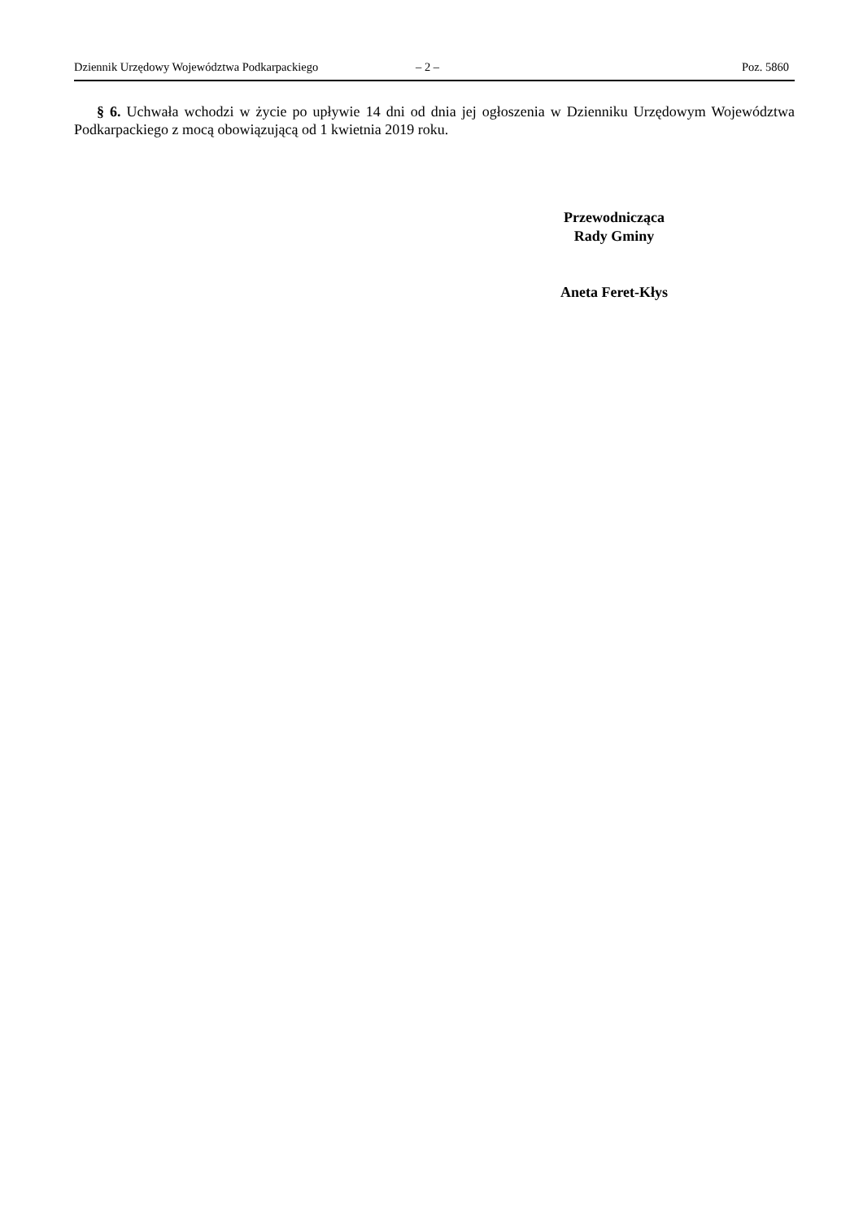Dziennik Urzędowy Województwa Podkarpackiego – 2 – Poz. 5860
§ 6. Uchwała wchodzi w życie po upływie 14 dni od dnia jej ogłoszenia w Dzienniku Urzędowym Województwa Podkarpackiego z mocą obowiązującą od 1 kwietnia 2019 roku.
Przewodnicząca
Rady Gminy
Aneta Feret-Kłys